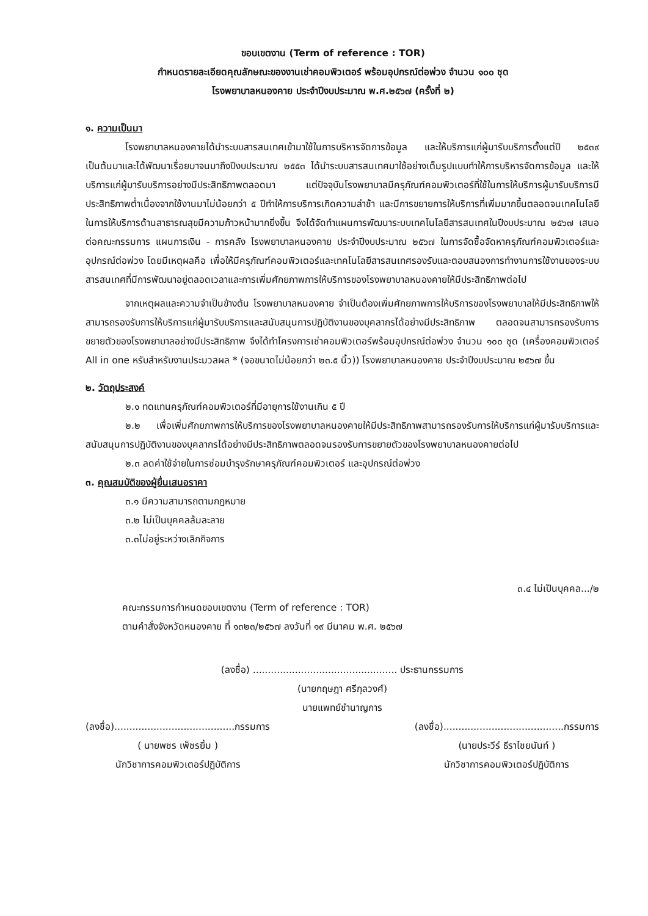ขอบเขตงาน (Term of reference : TOR)
กำหนดรายละเอียดคุณลักษณะของงานเช่าคอมพิวเตอร์ พร้อมอุปกรณ์ต่อพ่วง จำนวน ๑๐๐ ชุด
โรงพยาบาลหนองคาย ประจำปีงบประมาณ พ.ศ.๒๕๖๗ (ครั้งที่ ๒)
๑. ความเป็นมา
โรงพยาบาลหนองคายได้นำระบบสารสนเทศเข้ามาใช้ในการบริหารจัดการข้อมูล และให้บริการแก่ผู้มารับบริการตั้งแต่ปี ๒๕๓๙ เป็นต้นมาและได้พัฒนาเรื่อยมาจนมาถึงปีงบประมาณ ๒๕๕๓ ได้นำระบบสารสนเทศมาใช้อย่างเต็มรูปแบบทำให้การบริหารจัดการข้อมูล และให้บริการแก่ผู้มารับบริการอย่างมีประสิทธิภาพตลอดมา แต่ปัจจุบันโรงพยาบาลมีครุภัณฑ์คอมพิวเตอร์ที่ใช้ในการให้บริการผู้มารับบริการมีประสิทธิภาพต่ำเนื่องจากใช้งานมาไม่น้อยกว่า ๕ ปีทำให้การบริการเกิดความล่าช้า และมีการขยายการให้บริการที่เพิ่มมากขึ้นตลอดจนเทคโนโลยีในการให้บริการด้านสาธารณสุขมีความก้าวหน้ามากยิ่งขึ้น จึงได้จัดทำแผนการพัฒนาระบบเทคโนโลยีสารสนเทศในปีงบประมาณ ๒๕๖๗ เสนอต่อคณะกรรมการ แผนการเงิน - การคลัง โรงพยาบาลหนองคาย ประจำปีงบประมาณ ๒๕๖๗ ในการจัดซื้อจัดหาครุภัณฑ์คอมพิวเตอร์และอุปกรณ์ต่อพ่วง โดยมีเหตุผลคือ เพื่อให้มีครุภัณฑ์คอมพิวเตอร์และเทคโนโลยีสารสนเทศรองรับและตอบสนองการทำงานการใช้งานของระบบสารสนเทศที่มีการพัฒนาอยู่ตลอดเวลาและการเพิ่มศักยภาพการให้บริการของโรงพยาบาลหนองคายให้มีประสิทธิภาพต่อไป
จากเหตุผลและความจำเป็นข้างต้น โรงพยาบาลหนองคาย จำเป็นต้องเพิ่มศักยภาพการให้บริการของโรงพยาบาลให้มีประสิทธิภาพให้สามารถรองรับการให้บริการแก่ผู้มารับบริการและสนับสนุนการปฏิบัติงานของบุคลากรได้อย่างมีประสิทธิภาพ ตลอดจนสามารถรองรับการขยายตัวของโรงพยาบาลอย่างมีประสิทธิภาพ จึงได้ทำโครงการเช่าคอมพิวเตอร์พร้อมอุปกรณ์ต่อพ่วง จำนวน ๑๐๐ ชุด (เครื่องคอมพิวเตอร์ All in one หรับสำหรับงานประมวลผล * (จอขนาดไม่น้อยกว่า ๒๓.๕ นิ้ว)) โรงพยาบาลหนองคาย ประจำปีงบประมาณ ๒๕๖๗ ขึ้น
๒. วัตถุประสงค์
๒.๑ ทดแทนครุภัณฑ์คอมพิวเตอร์ที่มีอายุการใช้งานเกิน ๕ ปี
๒.๒ เพื่อเพิ่มศักยภาพการให้บริการของโรงพยาบาลหนองคายให้มีประสิทธิภาพสามารถรองรับการให้บริการแก่ผู้มารับบริการและสนับสนุนการปฏิบัติงานของบุคลากรได้อย่างมีประสิทธิภาพตลอดจนรองรับการขยายตัวของโรงพยาบาลหนองคายต่อไป
๒.๓ ลดค่าใช้จ่ายในการซ่อมบำรุงรักษาครุภัณฑ์คอมพิวเตอร์ และอุปกรณ์ต่อพ่วง
๓. คุณสมบัติของผู้ยื่นเสนอราคา
๓.๑ มีความสามารถตามกฎหมาย
๓.๒ ไม่เป็นบุคคลล้มละลาย
๓.๓ไม่อยู่ระหว่างเลิกกิจการ
๓.๔ ไม่เป็นบุคคล.../๒
คณะกรรมการกำหนดขอบเขตงาน (Term of reference : TOR)
ตามคำสั่งจังหวัดหนองคาย ที่ ๑๓๒๓/๒๕๖๗ ลงวันที่ ๑๙ มีนาคม พ.ศ. ๒๕๖๗
(ลงชื่อ) ................................................ ประธานกรรมการ
(นายกฤษฎา ศรีกุลวงศ์)
นายแพทย์ชำนาญการ
(ลงชื่อ)........................................กรรมการ
( นายพชร เพ็ชรยิ้ม )
นักวิชาการคอมพิวเตอร์ปฏิบัติการ
(ลงชื่อ)........................................กรรมการ
(นายประวีร์ ธีราไชยนันท์ )
นักวิชาการคอมพิวเตอร์ปฏิบัติการ